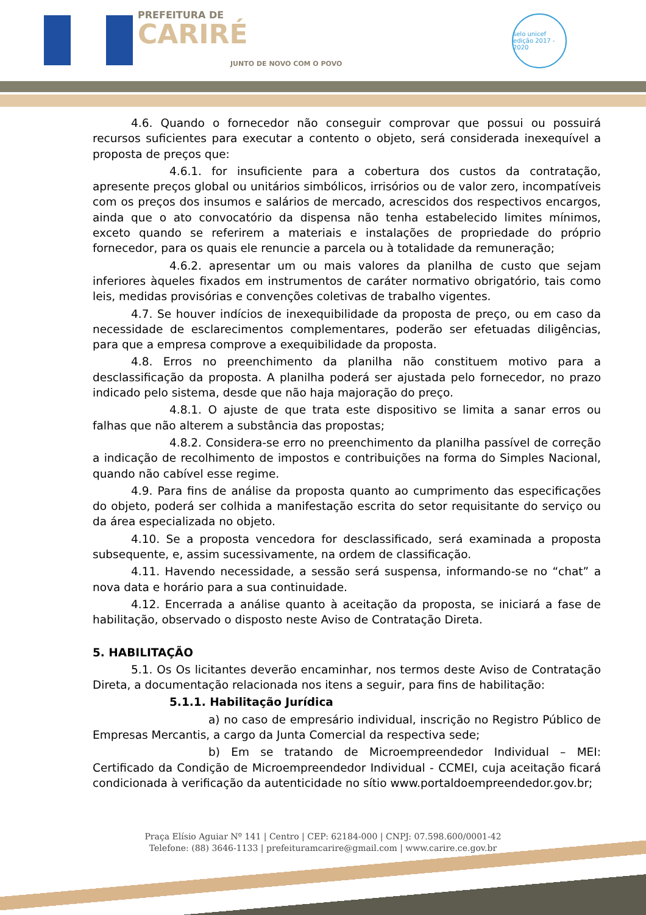PREFEITURA DE
CARIRÉ
JUNTO DE NOVO COM O POVO
selo unicef
edição 2017 - 2020
4.6. Quando o fornecedor não conseguir comprovar que possui ou possuirá recursos suficientes para executar a contento o objeto, será considerada inexequível a proposta de preços que:
4.6.1. for insuficiente para a cobertura dos custos da contratação, apresente preços global ou unitários simbólicos, irrisórios ou de valor zero, incompatíveis com os preços dos insumos e salários de mercado, acrescidos dos respectivos encargos, ainda que o ato convocatório da dispensa não tenha estabelecido limites mínimos, exceto quando se referirem a materiais e instalações de propriedade do próprio fornecedor, para os quais ele renuncie a parcela ou à totalidade da remuneração;
4.6.2. apresentar um ou mais valores da planilha de custo que sejam inferiores àqueles fixados em instrumentos de caráter normativo obrigatório, tais como leis, medidas provisórias e convenções coletivas de trabalho vigentes.
4.7. Se houver indícios de inexequibilidade da proposta de preço, ou em caso da necessidade de esclarecimentos complementares, poderão ser efetuadas diligências, para que a empresa comprove a exequibilidade da proposta.
4.8. Erros no preenchimento da planilha não constituem motivo para a desclassificação da proposta. A planilha poderá ser ajustada pelo fornecedor, no prazo indicado pelo sistema, desde que não haja majoração do preço.
4.8.1. O ajuste de que trata este dispositivo se limita a sanar erros ou falhas que não alterem a substância das propostas;
4.8.2. Considera-se erro no preenchimento da planilha passível de correção a indicação de recolhimento de impostos e contribuições na forma do Simples Nacional, quando não cabível esse regime.
4.9. Para fins de análise da proposta quanto ao cumprimento das especificações do objeto, poderá ser colhida a manifestação escrita do setor requisitante do serviço ou da área especializada no objeto.
4.10. Se a proposta vencedora for desclassificado, será examinada a proposta subsequente, e, assim sucessivamente, na ordem de classificação.
4.11. Havendo necessidade, a sessão será suspensa, informando-se no “chat” a nova data e horário para a sua continuidade.
4.12. Encerrada a análise quanto à aceitação da proposta, se iniciará a fase de habilitação, observado o disposto neste Aviso de Contratação Direta.
5. HABILITAÇÃO
5.1. Os Os licitantes deverão encaminhar, nos termos deste Aviso de Contratação Direta, a documentação relacionada nos itens a seguir, para fins de habilitação:
5.1.1. Habilitação Jurídica
a) no caso de empresário individual, inscrição no Registro Público de Empresas Mercantis, a cargo da Junta Comercial da respectiva sede;
b) Em se tratando de Microempreendedor Individual – MEI: Certificado da Condição de Microempreendedor Individual - CCMEI, cuja aceitação ficará condicionada à verificação da autenticidade no sítio www.portaldoempreendedor.gov.br;
Praça Elísio Aguiar Nº 141 | Centro | CEP: 62184-000 | CNPJ: 07.598.600/0001-42
Telefone: (88) 3646-1133 | prefeituramcarire@gmail.com | www.carire.ce.gov.br